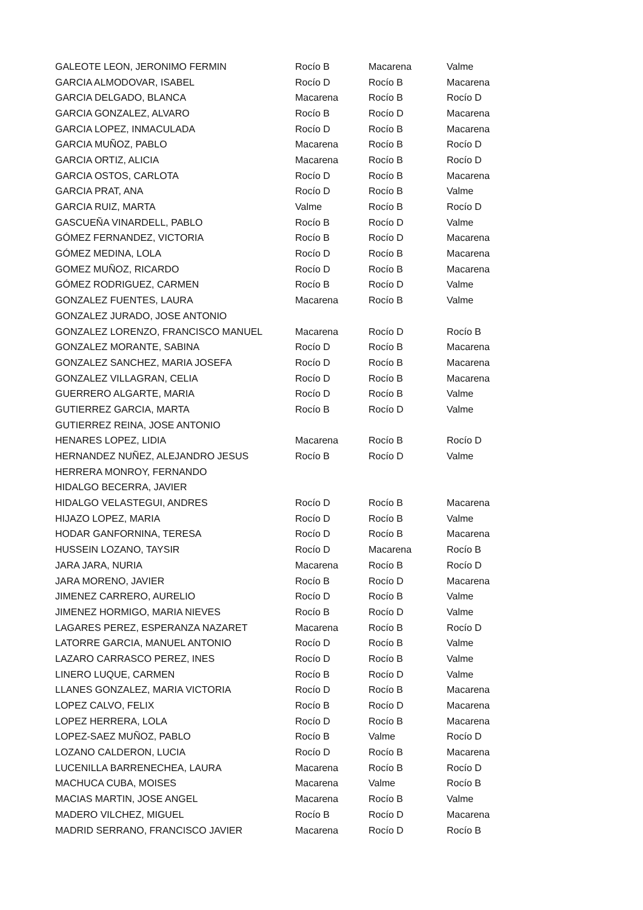| GALEOTE LEON, JERONIMO FERMIN | Rocío B | Macarena | Valme |
| GARCIA ALMODOVAR, ISABEL | Rocío D | Rocío B | Macarena |
| GARCIA DELGADO, BLANCA | Macarena | Rocío B | Rocío D |
| GARCIA GONZALEZ, ALVARO | Rocío B | Rocío D | Macarena |
| GARCIA LOPEZ, INMACULADA | Rocío D | Rocío B | Macarena |
| GARCIA MUÑOZ, PABLO | Macarena | Rocío B | Rocío D |
| GARCIA ORTIZ, ALICIA | Macarena | Rocío B | Rocío D |
| GARCIA OSTOS, CARLOTA | Rocío D | Rocío B | Macarena |
| GARCIA PRAT, ANA | Rocío D | Rocío B | Valme |
| GARCIA RUIZ, MARTA | Valme | Rocío B | Rocío D |
| GASCUEÑA VINARDELL, PABLO | Rocío B | Rocío D | Valme |
| GÓMEZ FERNANDEZ, VICTORIA | Rocío B | Rocío D | Macarena |
| GÓMEZ MEDINA, LOLA | Rocío D | Rocío B | Macarena |
| GOMEZ MUÑOZ, RICARDO | Rocío D | Rocío B | Macarena |
| GÓMEZ RODRIGUEZ, CARMEN | Rocío B | Rocío D | Valme |
| GONZALEZ FUENTES, LAURA | Macarena | Rocío B | Valme |
| GONZALEZ JURADO, JOSE ANTONIO | | | |
| GONZALEZ LORENZO, FRANCISCO MANUEL | Macarena | Rocío D | Rocío B |
| GONZALEZ MORANTE, SABINA | Rocío D | Rocío B | Macarena |
| GONZALEZ SANCHEZ, MARIA JOSEFA | Rocío D | Rocío B | Macarena |
| GONZALEZ VILLAGRAN, CELIA | Rocío D | Rocío B | Macarena |
| GUERRERO ALGARTE, MARIA | Rocío D | Rocío B | Valme |
| GUTIERREZ GARCIA, MARTA | Rocío B | Rocío D | Valme |
| GUTIERREZ REINA, JOSE ANTONIO | | | |
| HENARES LOPEZ, LIDIA | Macarena | Rocío B | Rocío D |
| HERNANDEZ NUÑEZ, ALEJANDRO JESUS | Rocío B | Rocío D | Valme |
| HERRERA MONROY, FERNANDO | | | |
| HIDALGO BECERRA, JAVIER | | | |
| HIDALGO VELASTEGUI, ANDRES | Rocío D | Rocío B | Macarena |
| HIJAZO LOPEZ, MARIA | Rocío D | Rocío B | Valme |
| HODAR GANFORNINA, TERESA | Rocío D | Rocío B | Macarena |
| HUSSEIN LOZANO, TAYSIR | Rocío D | Macarena | Rocío B |
| JARA JARA, NURIA | Macarena | Rocío B | Rocío D |
| JARA MORENO, JAVIER | Rocío B | Rocío D | Macarena |
| JIMENEZ CARRERO, AURELIO | Rocío D | Rocío B | Valme |
| JIMENEZ HORMIGO, MARIA NIEVES | Rocío B | Rocío D | Valme |
| LAGARES PEREZ, ESPERANZA NAZARET | Macarena | Rocío B | Rocío D |
| LATORRE GARCIA, MANUEL ANTONIO | Rocío D | Rocío B | Valme |
| LAZARO CARRASCO PEREZ, INES | Rocío D | Rocío B | Valme |
| LINERO LUQUE, CARMEN | Rocío B | Rocío D | Valme |
| LLANES GONZALEZ, MARIA VICTORIA | Rocío D | Rocío B | Macarena |
| LOPEZ CALVO, FELIX | Rocío B | Rocío D | Macarena |
| LOPEZ HERRERA, LOLA | Rocío D | Rocío B | Macarena |
| LOPEZ-SAEZ MUÑOZ, PABLO | Rocío B | Valme | Rocío D |
| LOZANO CALDERON, LUCIA | Rocío D | Rocío B | Macarena |
| LUCENILLA BARRENECHEA, LAURA | Macarena | Rocío B | Rocío D |
| MACHUCA CUBA, MOISES | Macarena | Valme | Rocío B |
| MACIAS MARTIN, JOSE ANGEL | Macarena | Rocío B | Valme |
| MADERO VILCHEZ, MIGUEL | Rocío B | Rocío D | Macarena |
| MADRID SERRANO, FRANCISCO JAVIER | Macarena | Rocío D | Rocío B |